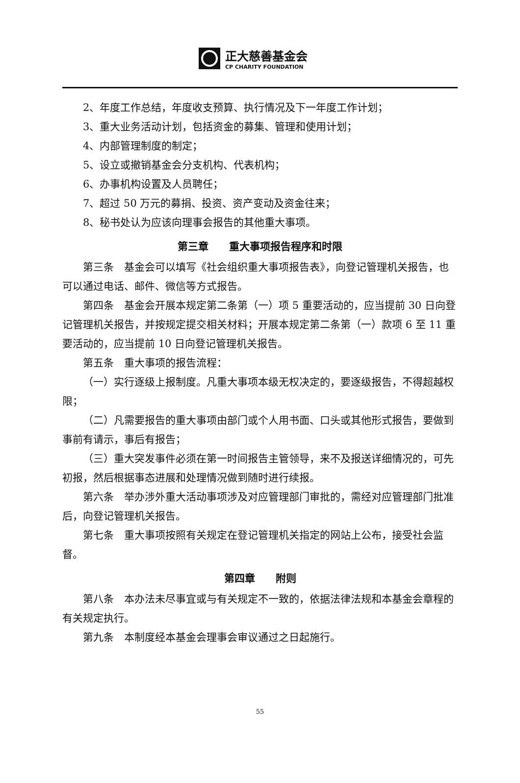正大慈善基金会
CP CHARITY FOUNDATION
2、年度工作总结，年度收支预算、执行情况及下一年度工作计划；
3、重大业务活动计划，包括资金的募集、管理和使用计划；
4、内部管理制度的制定；
5、设立或撤销基金会分支机构、代表机构；
6、办事机构设置及人员聘任；
7、超过 50 万元的募捐、投资、资产变动及资金往来；
8、秘书处认为应该向理事会报告的其他重大事项。
第三章　　重大事项报告程序和时限
第三条　基金会可以填写《社会组织重大事项报告表》，向登记管理机关报告，也可以通过电话、邮件、微信等方式报告。
第四条　基金会开展本规定第二条第（一）项 5 重要活动的，应当提前 30 日向登记管理机关报告，并按规定提交相关材料；开展本规定第二条第（一）款项 6 至 11 重要活动的，应当提前 10 日向登记管理机关报告。
第五条　重大事项的报告流程：
（一）实行逐级上报制度。凡重大事项本级无权决定的，要逐级报告，不得超越权限；
（二）凡需要报告的重大事项由部门或个人用书面、口头或其他形式报告，要做到事前有请示，事后有报告；
（三）重大突发事件必须在第一时间报告主管领导，来不及报送详细情况的，可先初报，然后根据事态进展和处理情况做到随时进行续报。
第六条　举办涉外重大活动事项涉及对应管理部门审批的，需经对应管理部门批准后，向登记管理机关报告。
第七条　重大事项按照有关规定在登记管理机关指定的网站上公布，接受社会监督。
第四章　　附则
第八条　本办法未尽事宜或与有关规定不一致的，依据法律法规和本基金会章程的有关规定执行。
第九条　本制度经本基金会理事会审议通过之日起施行。
55